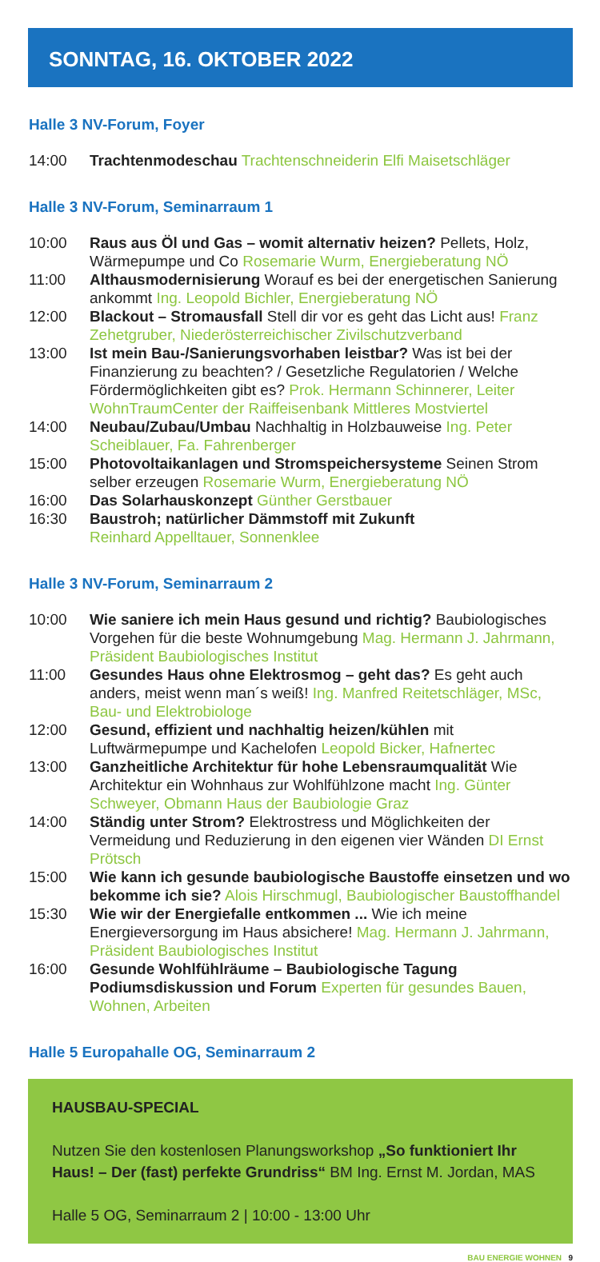SONNTAG, 16. OKTOBER 2022
Halle 3 NV-Forum, Foyer
14:00 Trachtenmodeschau Trachtenschneiderin Elfi Maisetschläger
Halle 3 NV-Forum, Seminarraum 1
10:00 Raus aus Öl und Gas – womit alternativ heizen? Pellets, Holz, Wärmepumpe und Co Rosemarie Wurm, Energieberatung NÖ
11:00 Althausmodernisierung Worauf es bei der energetischen Sanierung ankommt Ing. Leopold Bichler, Energieberatung NÖ
12:00 Blackout – Stromausfall Stell dir vor es geht das Licht aus! Franz Zehetgruber, Niederösterreichischer Zivilschutzverband
13:00 Ist mein Bau-/Sanierungsvorhaben leistbar? Was ist bei der Finanzierung zu beachten? / Gesetzliche Regulatorien / Welche Fördermöglichkeiten gibt es? Prok. Hermann Schinnerer, Leiter WohnTraumCenter der Raiffeisenbank Mittleres Mostviertel
14:00 Neubau/Zubau/Umbau Nachhaltig in Holzbauweise Ing. Peter Scheiblauer, Fa. Fahrenberger
15:00 Photovoltaikanlagen und Stromspeichersysteme Seinen Strom selber erzeugen Rosemarie Wurm, Energieberatung NÖ
16:00 Das Solarhauskonzept Günther Gerstbauer
16:30 Baustroh; natürlicher Dämmstoff mit Zukunft
Reinhard Appelltauer, Sonnenklee
Halle 3 NV-Forum, Seminarraum 2
10:00 Wie saniere ich mein Haus gesund und richtig? Baubiologisches Vorgehen für die beste Wohnumgebung Mag. Hermann J. Jahrmann, Präsident Baubiologisches Institut
11:00 Gesundes Haus ohne Elektrosmog – geht das? Es geht auch anders, meist wenn man´s weiß! Ing. Manfred Reitetschläger, MSc, Bau- und Elektrobiologe
12:00 Gesund, effizient und nachhaltig heizen/kühlen mit Luftwärmepumpe und Kachelofen Leopold Bicker, Hafnertec
13:00 Ganzheitliche Architektur für hohe Lebensraumqualität Wie Architektur ein Wohnhaus zur Wohlfühlzone macht Ing. Günter Schweyer, Obmann Haus der Baubiologie Graz
14:00 Ständig unter Strom? Elektrostress und Möglichkeiten der Vermeidung und Reduzierung in den eigenen vier Wänden DI Ernst Prötsch
15:00 Wie kann ich gesunde baubiologische Baustoffe einsetzen und wo bekomme ich sie? Alois Hirschmugl, Baubiologischer Baustoffhandel
15:30 Wie wir der Energiefalle entkommen ... Wie ich meine Energieversorgung im Haus absichere! Mag. Hermann J. Jahrmann, Präsident Baubiologisches Institut
16:00 Gesunde Wohlfühlräume – Baubiologische Tagung Podiumsdiskussion und Forum Experten für gesundes Bauen, Wohnen, Arbeiten
Halle 5 Europahalle OG, Seminarraum 2
HAUSBAU-SPECIAL
Nutzen Sie den kostenlosen Planungsworkshop „So funktioniert Ihr Haus! – Der (fast) perfekte Grundriss“ BM Ing. Ernst M. Jordan, MAS
Halle 5 OG, Seminarraum 2 | 10:00 - 13:00 Uhr
BAU ENERGIE WOHNEN 9